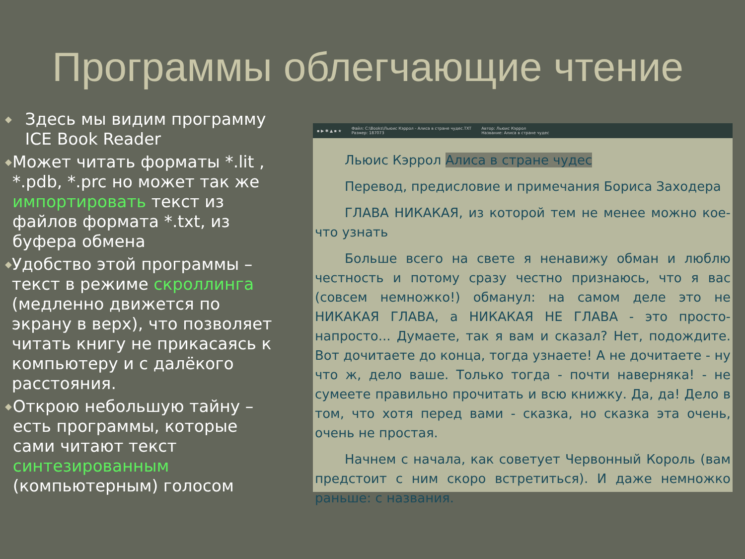Программы облегчающие чтение
◆ Здесь мы видим программу ICE Book Reader
◆ Может читать форматы *.lit , *.pdb, *.prc но может так же импортировать текст из файлов формата *.txt, из буфера обмена
◆ Удобство этой программы – текст в режиме скроллинга (медленно движется по экрану в верх), что позволяет читать книгу не прикасаясь к компьютеру и с далёкого расстояния.
◆ Открою небольшую тайну – есть программы, которые сами читают текст синтезированным (компьютерным) голосом
▪ ▶ ✱ ▲ ▪ ★ Файл: C:\Books\Льюис Кэррол - Алиса в стране чудес.TXT
Размер: 187073 Автор: Льюис Кэррол
Название: Алиса в стране чудес
Льюис Кэррол Алиса в стране чудес
Перевод, предисловие и примечания Бориса Заходера
ГЛАВА НИКАКАЯ, из которой тем не менее можно кое-что узнать
Больше всего на свете я ненавижу обман и люблю честность и потому сразу честно признаюсь, что я вас (совсем немножко!) обманул: на самом деле это не НИКАКАЯ ГЛАВА, а НИКАКАЯ НЕ ГЛАВА - это просто-напросто... Думаете, так я вам и сказал? Нет, подождите. Вот дочитаете до конца, тогда узнаете! А не дочитаете - ну что ж, дело ваше. Только тогда - почти наверняка! - не сумеете правильно прочитать и всю книжку. Да, да! Дело в том, что хотя перед вами - сказка, но сказка эта очень, очень не простая.
Начнем с начала, как советует Червонный Король (вам предстоит с ним скоро встретиться). И даже немножко раньше: с названия.